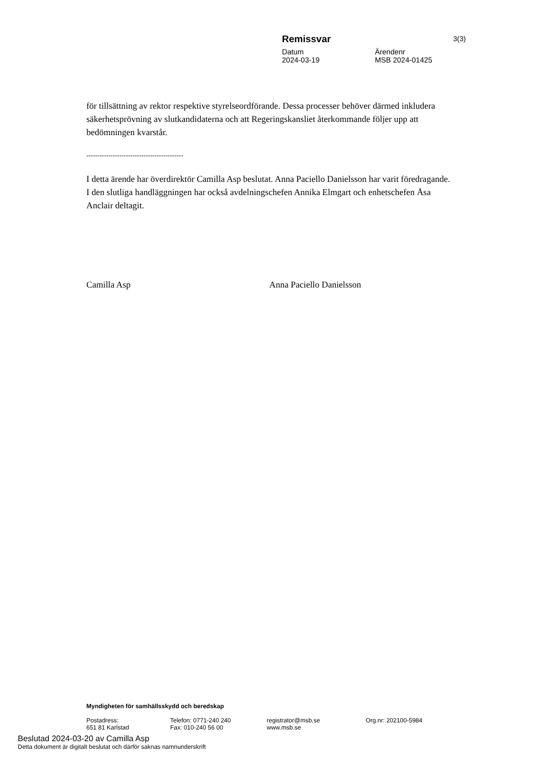Remissvar
Datum Ärendenr
2024-03-19 MSB 2024-01425
3(3)
för tillsättning av rektor respektive styrelseordförande. Dessa processer behöver därmed inkludera säkerhetsprövning av slutkandidaterna och att Regeringskansliet återkommande följer upp att bedömningen kvarstår.
--------------------------------------------
I detta ärende har överdirektör Camilla Asp beslutat. Anna Paciello Danielsson har varit föredragande. I den slutliga handläggningen har också avdelningschefen Annika Elmgart och enhetschefen Åsa Anclair deltagit.
Camilla Asp Anna Paciello Danielsson
Myndigheten för samhällsskydd och beredskap
Postadress:
651 81 Karlstad
Telefon: 0771-240 240
Fax: 010-240 56 00
registrator@msb.se
www.msb.se
Org.nr: 202100-5984
Beslutad 2024-03-20 av Camilla Asp
Detta dokument är digitalt beslutat och därför saknas namnunderskrift